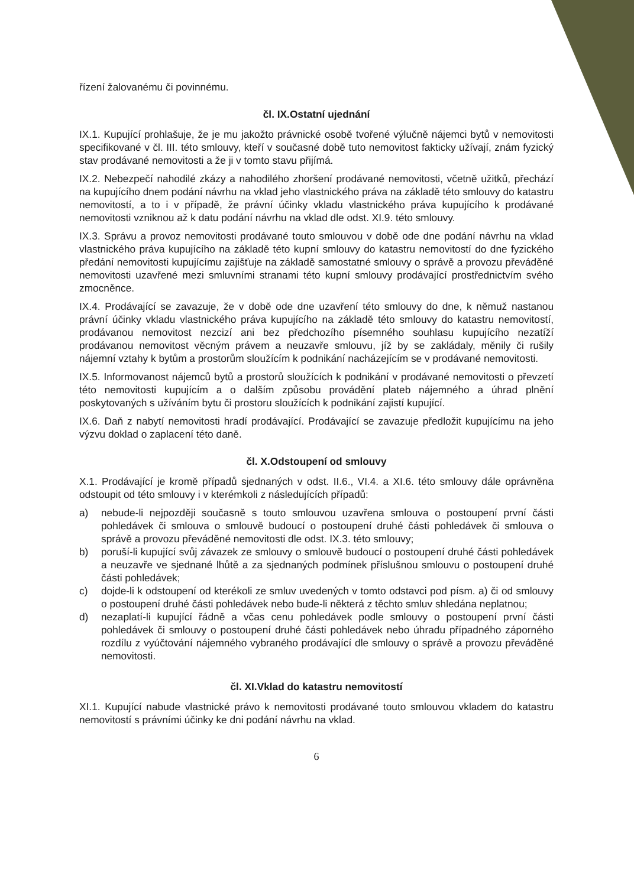řízení žalovanému či povinnému.
čl. IX.Ostatní ujednání
IX.1. Kupující prohlašuje, že je mu jakožto právnické osobě tvořené výlučně nájemci bytů v nemovitosti specifikované v čl. III. této smlouvy, kteří v současné době tuto nemovitost fakticky užívají, znám fyzický stav prodávané nemovitosti a že ji v tomto stavu přijímá.
IX.2. Nebezpečí nahodilé zkázy a nahodilého zhoršení prodávané nemovitosti, včetně užitků, přechází na kupujícího dnem podání návrhu na vklad jeho vlastnického práva na základě této smlouvy do katastru nemovitostí, a to i v případě, že právní účinky vkladu vlastnického práva kupujícího k prodávané nemovitosti vzniknou až k datu podání návrhu na vklad dle odst. XI.9. této smlouvy.
IX.3. Správu a provoz nemovitosti prodávané touto smlouvou v době ode dne podání návrhu na vklad vlastnického práva kupujícího na základě této kupní smlouvy do katastru nemovitostí do dne fyzického předání nemovitosti kupujícímu zajišťuje na základě samostatné smlouvy o správě a provozu převáděné nemovitosti uzavřené mezi smluvními stranami této kupní smlouvy prodávající prostřednictvím svého zmocněnce.
IX.4. Prodávající se zavazuje, že v době ode dne uzavření této smlouvy do dne, k němuž nastanou právní účinky vkladu vlastnického práva kupujícího na základě této smlouvy do katastru nemovitostí, prodávanou nemovitost nezcizí ani bez předchozího písemného souhlasu kupujícího nezatíží prodávanou nemovitost věcným právem a neuzavře smlouvu, jíž by se zakládaly, měnily či rušily nájemní vztahy k bytům a prostorům sloužícím k podnikání nacházejícím se v prodávané nemovitosti.
IX.5. Informovanost nájemců bytů a prostorů sloužících k podnikání v prodávané nemovitosti o převzetí této nemovitosti kupujícím a o dalším způsobu provádění plateb nájemného a úhrad plnění poskytovaných s užíváním bytu či prostoru sloužících k podnikání zajistí kupující.
IX.6. Daň z nabytí nemovitosti hradí prodávající. Prodávající se zavazuje předložit kupujícímu na jeho výzvu doklad o zaplacení této daně.
čl. X.Odstoupení od smlouvy
X.1. Prodávající je kromě případů sjednaných v odst. II.6., VI.4. a XI.6. této smlouvy dále oprávněna odstoupit od této smlouvy i v kterémkoli z následujících případů:
a) nebude-li nejpozději současně s touto smlouvou uzavřena smlouva o postoupení první části pohledávek či smlouva o smlouvě budoucí o postoupení druhé části pohledávek či smlouva o správě a provozu převáděné nemovitosti dle odst. IX.3. této smlouvy;
b) poruší-li kupující svůj závazek ze smlouvy o smlouvě budoucí o postoupení druhé části pohledávek a neuzavře ve sjednané lhůtě a za sjednaných podmínek příslušnou smlouvu o postoupení druhé části pohledávek;
c) dojde-li k odstoupení od kterékoli ze smluv uvedených v tomto odstavci pod písm. a) či od smlouvy o postoupení druhé části pohledávek nebo bude-li některá z těchto smluv shledána neplatnou;
d) nezaplatí-li kupující řádně a včas cenu pohledávek podle smlouvy o postoupení první části pohledávek či smlouvy o postoupení druhé části pohledávek nebo úhradu případného záporného rozdílu z vyúčtování nájemného vybraného prodávající dle smlouvy o správě a provozu převáděné nemovitosti.
čl. XI.Vklad do katastru nemovitostí
XI.1. Kupující nabude vlastnické právo k nemovitosti prodávané touto smlouvou vkladem do katastru nemovitostí s právními účinky ke dni podání návrhu na vklad.
6